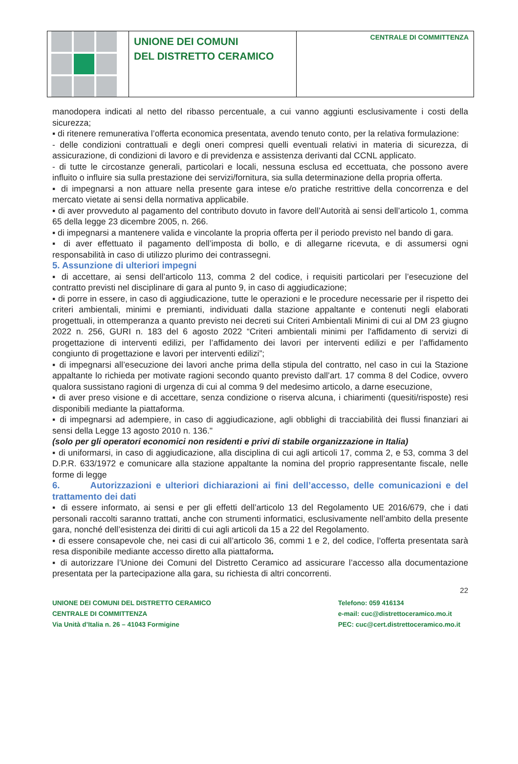UNIONE DEI COMUNI
DEL DISTRETTO CERAMICO
CENTRALE DI COMMITTENZA
manodopera indicati al netto del ribasso percentuale, a cui vanno aggiunti esclusivamente i costi della sicurezza;
▪ di ritenere remunerativa l’offerta economica presentata, avendo tenuto conto, per la relativa formulazione:
- delle condizioni contrattuali e degli oneri compresi quelli eventuali relativi in materia di sicurezza, di assicurazione, di condizioni di lavoro e di previdenza e assistenza derivanti dal CCNL applicato.
- di tutte le circostanze generali, particolari e locali, nessuna esclusa ed eccettuata, che possono avere influito o influire sia sulla prestazione dei servizi/fornitura, sia sulla determinazione della propria offerta.
▪ di impegnarsi a non attuare nella presente gara intese e/o pratiche restrittive della concorrenza e del mercato vietate ai sensi della normativa applicabile.
▪ di aver provveduto al pagamento del contributo dovuto in favore dell’Autorità ai sensi dell’articolo 1, comma 65 della legge 23 dicembre 2005, n. 266.
▪ di impegnarsi a mantenere valida e vincolante la propria offerta per il periodo previsto nel bando di gara.
▪ di aver effettuato il pagamento dell’imposta di bollo, e di allegarne ricevuta, e di assumersi ogni responsabilità in caso di utilizzo plurimo dei contrassegni.
5. Assunzione di ulteriori impegni
▪ di accettare, ai sensi dell’articolo 113, comma 2 del codice, i requisiti particolari per l’esecuzione del contratto previsti nel disciplinare di gara al punto 9, in caso di aggiudicazione;
▪ di porre in essere, in caso di aggiudicazione, tutte le operazioni e le procedure necessarie per il rispetto dei criteri ambientali, minimi e premianti, individuati dalla stazione appaltante e contenuti negli elaborati progettuali, in ottemperanza a quanto previsto nei decreti sui Criteri Ambientali Minimi di cui al DM 23 giugno 2022 n. 256, GURI n. 183 del 6 agosto 2022 “Criteri ambientali minimi per l'affidamento di servizi di progettazione di interventi edilizi, per l’affidamento dei lavori per interventi edilizi e per l’affidamento congiunto di progettazione e lavori per interventi edilizi”;
▪ di impegnarsi all’esecuzione dei lavori anche prima della stipula del contratto, nel caso in cui la Stazione appaltante lo richieda per motivate ragioni secondo quanto previsto dall’art. 17 comma 8 del Codice, ovvero qualora sussistano ragioni di urgenza di cui al comma 9 del medesimo articolo, a darne esecuzione,
▪ di aver preso visione e di accettare, senza condizione o riserva alcuna, i chiarimenti (quesiti/risposte) resi disponibili mediante la piattaforma.
▪ di impegnarsi ad adempiere, in caso di aggiudicazione, agli obblighi di tracciabilità dei flussi finanziari ai sensi della Legge 13 agosto 2010 n. 136."
(solo per gli operatori economici non residenti e privi di stabile organizzazione in Italia)
▪ di uniformarsi, in caso di aggiudicazione, alla disciplina di cui agli articoli 17, comma 2, e 53, comma 3 del D.P.R. 633/1972 e comunicare alla stazione appaltante la nomina del proprio rappresentante fiscale, nelle forme di legge
6. Autorizzazioni e ulteriori dichiarazioni ai fini dell’accesso, delle comunicazioni e del trattamento dei dati
▪ di essere informato, ai sensi e per gli effetti dell’articolo 13 del Regolamento UE 2016/679, che i dati personali raccolti saranno trattati, anche con strumenti informatici, esclusivamente nell’ambito della presente gara, nonché dell’esistenza dei diritti di cui agli articoli da 15 a 22 del Regolamento.
▪ di essere consapevole che, nei casi di cui all’articolo 36, commi 1 e 2, del codice, l’offerta presentata sarà resa disponibile mediante accesso diretto alla piattaforma.
▪ di autorizzare l’Unione dei Comuni del Distretto Ceramico ad assicurare l’accesso alla documentazione presentata per la partecipazione alla gara, su richiesta di altri concorrenti.
22
UNIONE DEI COMUNI DEL DISTRETTO CERAMICO
CENTRALE DI COMMITTENZA
Via Unità d’Italia n. 26 – 41043 Formigine
Telefono: 059 416134
e-mail: cuc@distrettoceramico.mo.it
PEC: cuc@cert.distrettoceramico.mo.it